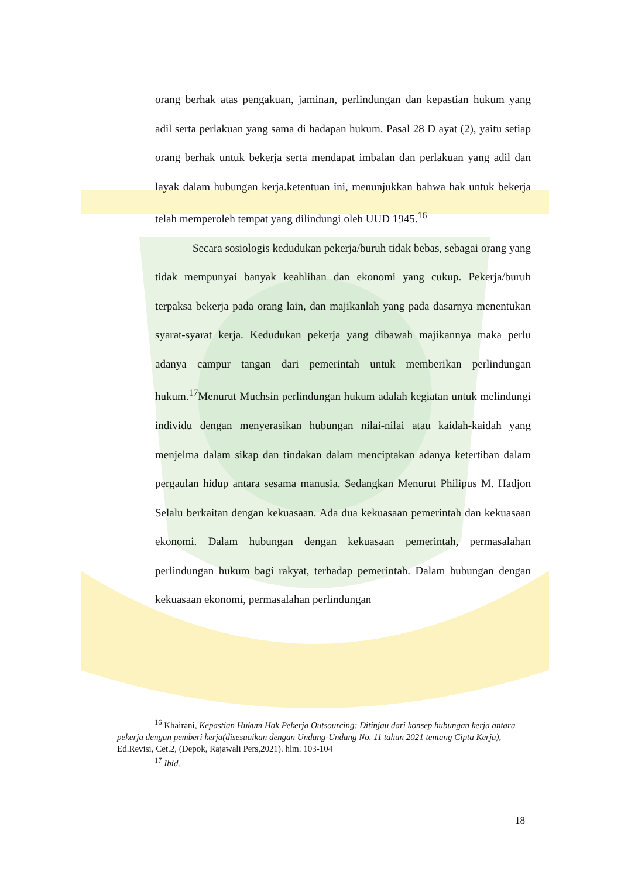orang berhak atas pengakuan, jaminan, perlindungan dan kepastian hukum yang adil serta perlakuan yang sama di hadapan hukum. Pasal 28 D ayat (2), yaitu setiap orang berhak untuk bekerja serta mendapat imbalan dan perlakuan yang adil dan layak dalam hubungan kerja.ketentuan ini, menunjukkan bahwa hak untuk bekerja telah memperoleh tempat yang dilindungi oleh UUD 1945.<sup>16</sup>
Secara sosiologis kedudukan pekerja/buruh tidak bebas, sebagai orang yang tidak mempunyai banyak keahlihan dan ekonomi yang cukup. Pekerja/buruh terpaksa bekerja pada orang lain, dan majikanlah yang pada dasarnya menentukan syarat-syarat kerja. Kedudukan pekerja yang dibawah majikannya maka perlu adanya campur tangan dari pemerintah untuk memberikan perlindungan hukum.<sup>17</sup>Menurut Muchsin perlindungan hukum adalah kegiatan untuk melindungi individu dengan menyerasikan hubungan nilai-nilai atau kaidah-kaidah yang menjelma dalam sikap dan tindakan dalam menciptakan adanya ketertiban dalam pergaulan hidup antara sesama manusia. Sedangkan Menurut Philipus M. Hadjon Selalu berkaitan dengan kekuasaan. Ada dua kekuasaan pemerintah dan kekuasaan ekonomi. Dalam hubungan dengan kekuasaan pemerintah, permasalahan perlindungan hukum bagi rakyat, terhadap pemerintah. Dalam hubungan dengan kekuasaan ekonomi, permasalahan perlindungan
<sup>16</sup> Khairani, Kepastian Hukum Hak Pekerja Outsourcing: Ditinjau dari konsep hubungan kerja antara pekerja dengan pemberi kerja(disesuaikan dengan Undang-Undang No. 11 tahun 2021 tentang Cipta Kerja), Ed.Revisi, Cet.2, (Depok, Rajawali Pers,2021). hlm. 103-104
<sup>17</sup> Ibid.
18